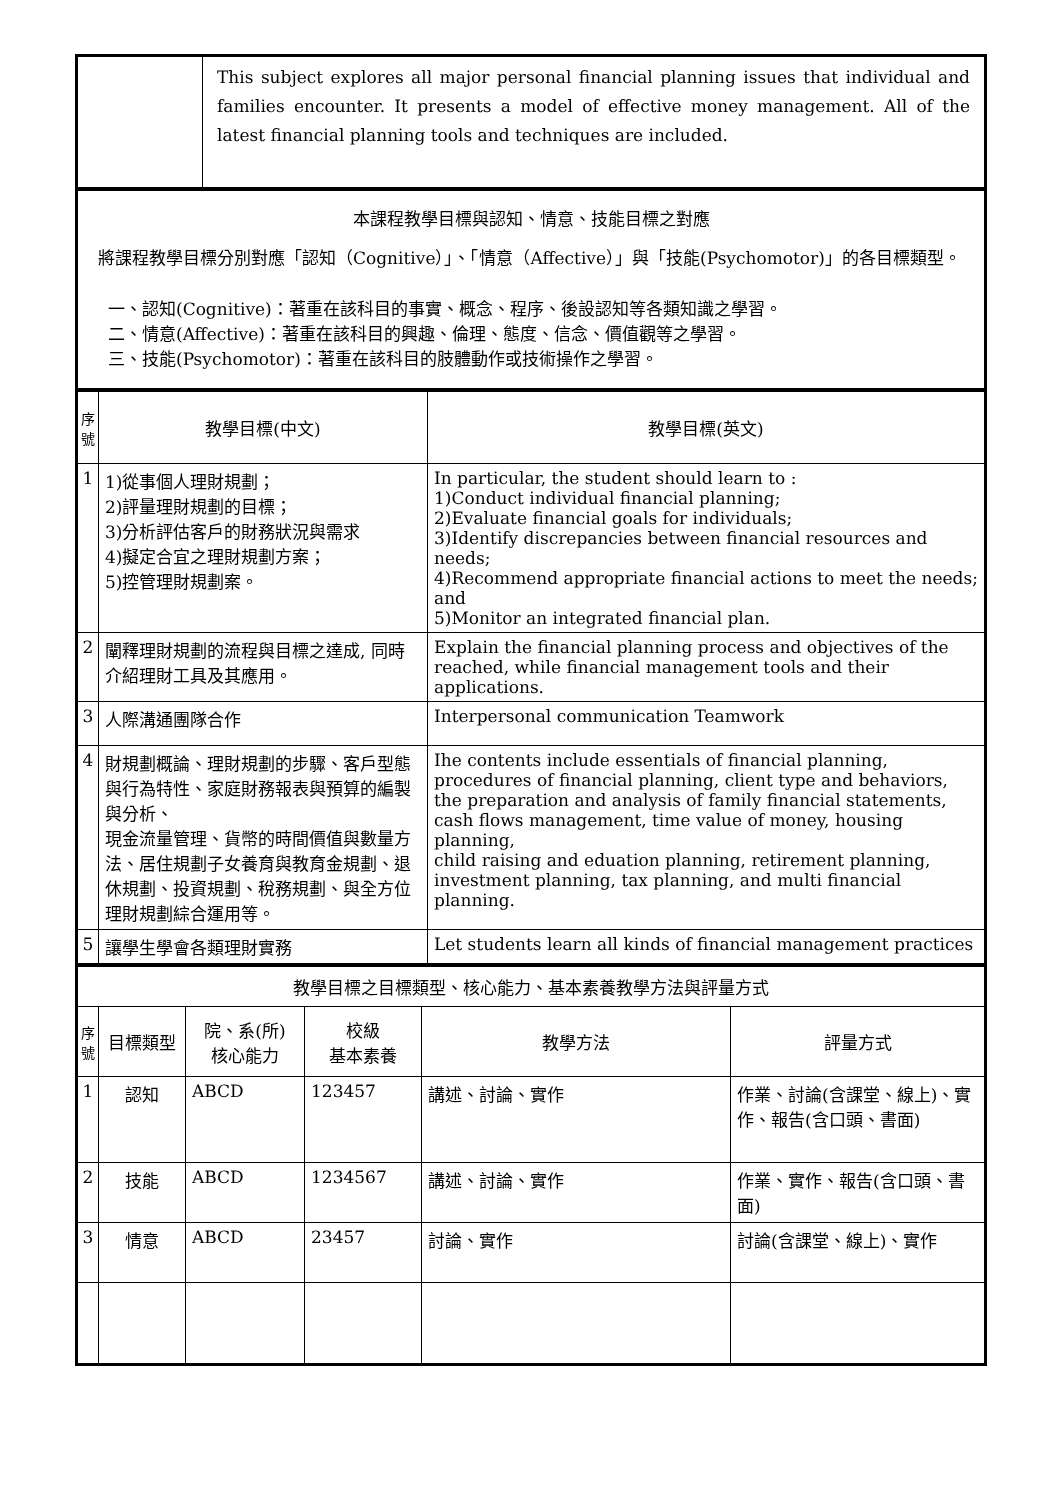| | This subject explores all major personal financial planning issues that individual and families encounter. It presents a model of effective money management. All of the latest financial planning tools and techniques are included. |
| 本課程教學目標與認知、情意、技能目標之對應 將課程教學目標分別對應「認知（Cognitive）」、「情意（Affective）」與「技能(Psychomotor)」的各目標類型。 一、認知(Cognitive)：著重在該科目的事實、概念、程序、後設認知等各類知識之學習。 二、情意(Affective)：著重在該科目的興趣、倫理、態度、信念、價值觀等之學習。 三、技能(Psychomotor)：著重在該科目的肢體動作或技術操作之學習。 |
| 序號 | 教學目標(中文) | 教學目標(英文) |
| --- | --- | --- |
| 1 | 1)從事個人理財規劃； 2)評量理財規劃的目標； 3)分析評估客戶的財務狀況與需求 4)擬定合宜之理財規劃方案； 5)控管理財規劃案。 | In particular, the student should learn to : 1)Conduct individual financial planning; 2)Evaluate financial goals for individuals; 3)Identify discrepancies between financial resources and needs; 4)Recommend appropriate financial actions to meet the needs; and 5)Monitor an integrated financial plan. |
| 2 | 闡釋理財規劃的流程與目標之達成, 同時介紹理財工具及其應用。 | Explain the financial planning process and objectives of the reached, while financial management tools and their applications. |
| 3 | 人際溝通團隊合作 | Interpersonal communication Teamwork |
| 4 | 財規劃概論、理財規劃的步驟、客戶型態與行為特性、家庭財務報表與預算的編製與分析、 現金流量管理、貨幣的時間價值與數量方法、居住規劃子女養育與教育金規劃、退休規劃、投資規劃、稅務規劃、與全方位理財規劃綜合運用等。 | Ihe contents include essentials of financial planning, procedures of financial planning, client type and behaviors, the preparation and analysis of family financial statements, cash flows management, time value of money, housing planning, child raising and eduation planning, retirement planning, investment planning, tax planning, and multi financial planning. |
| 5 | 讓學生學會各類理財實務 | Let students learn all kinds of financial management practices |
| 教學目標之目標類型、核心能力、基本素養教學方法與評量方式 | | | | | |
| 序號 | 目標類型 | 院、系(所) 核心能力 | 校級 基本素養 | 教學方法 | 評量方式 |
| 1 | 認知 | ABCD | 123457 | 講述、討論、實作 | 作業、討論(含課堂、線上)、實作、報告(含口頭、書面) |
| 2 | 技能 | ABCD | 1234567 | 講述、討論、實作 | 作業、實作、報告(含口頭、書面) |
| 3 | 情意 | ABCD | 23457 | 討論、實作 | 討論(含課堂、線上)、實作 |